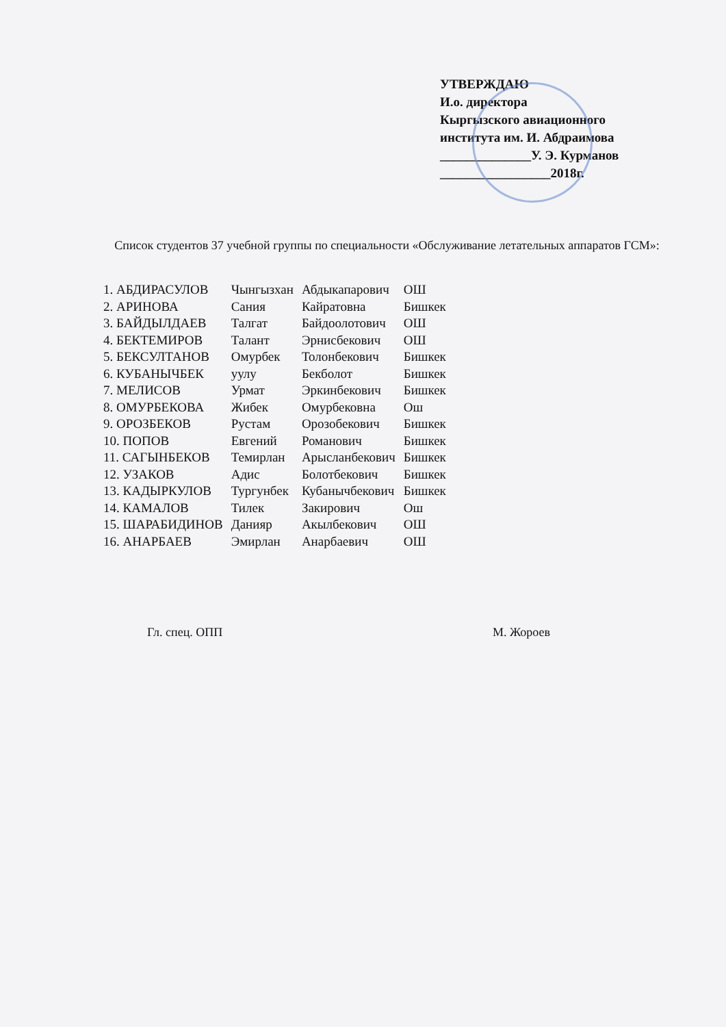УТВЕРЖДАЮ
И.о. директора
Кыргызского авиационного
института им. И. Абдраимова
______________У. Э. Курманов
_________________2018г.
Список студентов 37 учебной группы по специальности «Обслуживание летательных аппаратов ГСМ»:
| 1. АБДИРАСУЛОВ | Чынгызхан | Абдыкапарович | ОШ |
| 2. АРИНОВА | Сания | Кайратовна | Бишкек |
| 3. БАЙДЫЛДАЕВ | Талгат | Байдоолотович | ОШ |
| 4. БЕКТЕМИРОВ | Талант | Эрнисбекович | ОШ |
| 5. БЕКСУЛТАНОВ | Омурбек | Толонбекович | Бишкек |
| 6. КУБАНЫЧБЕК | уулу | Бекболот | Бишкек |
| 7. МЕЛИСОВ | Урмат | Эркинбекович | Бишкек |
| 8. ОМУРБЕКОВА | Жибек | Омурбековна | Ош |
| 9. ОРОЗБЕКОВ | Рустам | Орозобекович | Бишкек |
| 10. ПОПОВ | Евгений | Романович | Бишкек |
| 11. САГЫНБЕКОВ | Темирлан | Арысланбекович | Бишкек |
| 12. УЗАКОВ | Адис | Болотбекович | Бишкек |
| 13. КАДЫРКУЛОВ | Тургунбек | Кубанычбекович | Бишкек |
| 14. КАМАЛОВ | Тилек | Закирович | Ош |
| 15. ШАРАБИДИНОВ | Данияр | Акылбекович | ОШ |
| 16. АНАРБАЕВ | Эмирлан | Анарбаевич | ОШ |
Гл. спец. ОПП М. Жороев